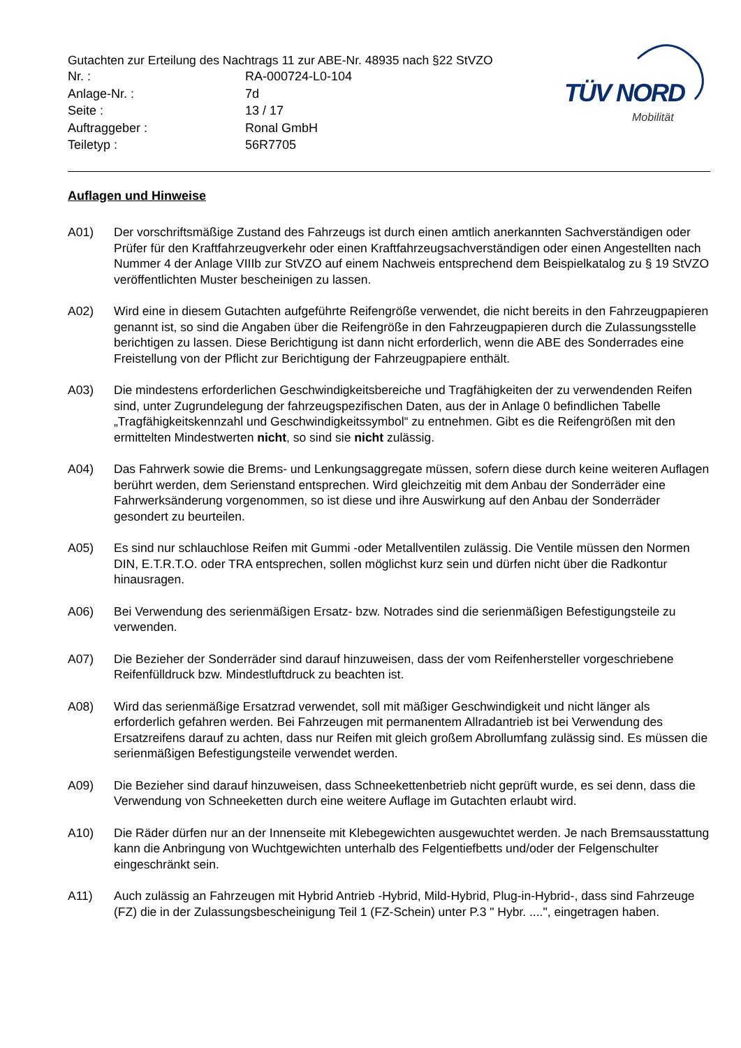Gutachten zur Erteilung des Nachtrags 11 zur ABE-Nr. 48935 nach §22 StVZO
| Nr. : | RA-000724-L0-104 |
| Anlage-Nr. : | 7d |
| Seite : | 13 / 17 |
| Auftraggeber : | Ronal GmbH |
| Teiletyp : | 56R7705 |
TÜV NORD
Mobilität
Auflagen und Hinweise
A01) Der vorschriftsmäßige Zustand des Fahrzeugs ist durch einen amtlich anerkannten Sachverständigen oder Prüfer für den Kraftfahrzeugverkehr oder einen Kraftfahrzeugsachverständigen oder einen Angestellten nach Nummer 4 der Anlage VIIIb zur StVZO auf einem Nachweis entsprechend dem Beispielkatalog zu § 19 StVZO veröffentlichten Muster bescheinigen zu lassen.
A02) Wird eine in diesem Gutachten aufgeführte Reifengröße verwendet, die nicht bereits in den Fahrzeugpapieren genannt ist, so sind die Angaben über die Reifengröße in den Fahrzeugpapieren durch die Zulassungsstelle berichtigen zu lassen. Diese Berichtigung ist dann nicht erforderlich, wenn die ABE des Sonderrades eine Freistellung von der Pflicht zur Berichtigung der Fahrzeugpapiere enthält.
A03) Die mindestens erforderlichen Geschwindigkeitsbereiche und Tragfähigkeiten der zu verwendenden Reifen sind, unter Zugrundelegung der fahrzeugspezifischen Daten, aus der in Anlage 0 befindlichen Tabelle „Tragfähigkeitskennzahl und Geschwindigkeitssymbol“ zu entnehmen. Gibt es die Reifengrößen mit den ermittelten Mindestwerten nicht, so sind sie nicht zulässig.
A04) Das Fahrwerk sowie die Brems- und Lenkungsaggregate müssen, sofern diese durch keine weiteren Auflagen berührt werden, dem Serienstand entsprechen. Wird gleichzeitig mit dem Anbau der Sonderräder eine Fahrwerksänderung vorgenommen, so ist diese und ihre Auswirkung auf den Anbau der Sonderräder gesondert zu beurteilen.
A05) Es sind nur schlauchlose Reifen mit Gummi -oder Metallventilen zulässig. Die Ventile müssen den Normen DIN, E.T.R.T.O. oder TRA entsprechen, sollen möglichst kurz sein und dürfen nicht über die Radkontur hinausragen.
A06) Bei Verwendung des serienmäßigen Ersatz- bzw. Notrades sind die serienmäßigen Befestigungsteile zu verwenden.
A07) Die Bezieher der Sonderräder sind darauf hinzuweisen, dass der vom Reifenhersteller vorgeschriebene Reifenfülldruck bzw. Mindestluftdruck zu beachten ist.
A08) Wird das serienmäßige Ersatzrad verwendet, soll mit mäßiger Geschwindigkeit und nicht länger als erforderlich gefahren werden. Bei Fahrzeugen mit permanentem Allradantrieb ist bei Verwendung des Ersatzreifens darauf zu achten, dass nur Reifen mit gleich großem Abrollumfang zulässig sind. Es müssen die serienmäßigen Befestigungsteile verwendet werden.
A09) Die Bezieher sind darauf hinzuweisen, dass Schneekettenbetrieb nicht geprüft wurde, es sei denn, dass die Verwendung von Schneeketten durch eine weitere Auflage im Gutachten erlaubt wird.
A10) Die Räder dürfen nur an der Innenseite mit Klebegewichten ausgewuchtet werden. Je nach Bremsausstattung kann die Anbringung von Wuchtgewichten unterhalb des Felgentiefbetts und/oder der Felgenschulter eingeschränkt sein.
A11) Auch zulässig an Fahrzeugen mit Hybrid Antrieb -Hybrid, Mild-Hybrid, Plug-in-Hybrid-, dass sind Fahrzeuge (FZ) die in der Zulassungsbescheinigung Teil 1 (FZ-Schein) unter P.3 " Hybr. ....", eingetragen haben.